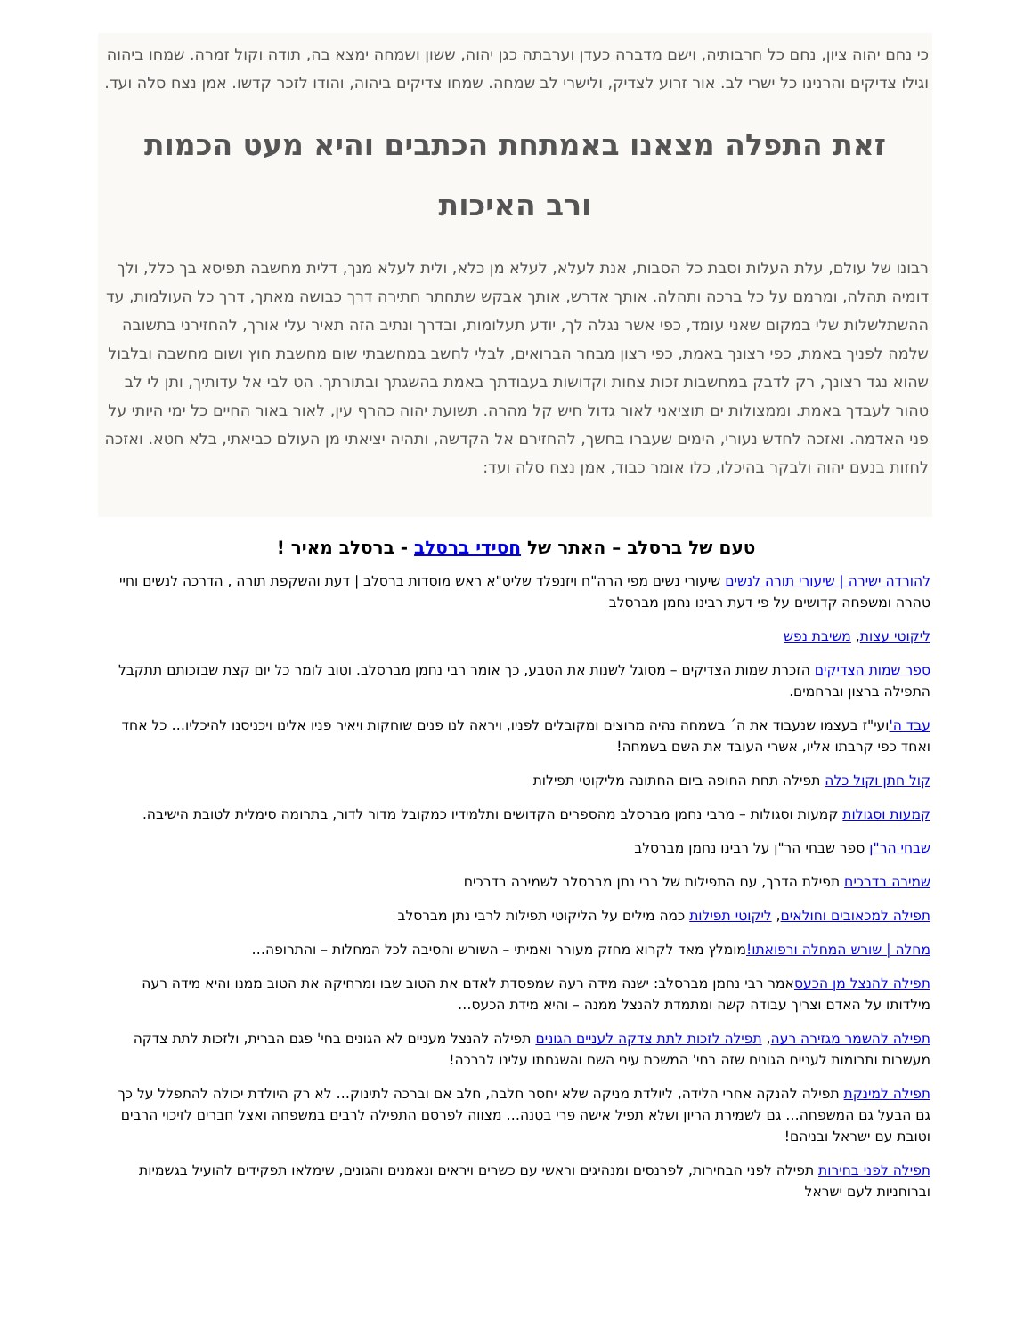כי נחם יהוה ציון, נחם כל חרבותיה, וישם מדברה כעדן וערבתה כגן יהוה, ששון ושמחה ימצא בה, תודה וקול זמרה. שמחו ביהוה וגילו צדיקים והרנינו כל ישרי לב. אור זרוע לצדיק, ולישרי לב שמחה. שמחו צדיקים ביהוה, והודו לזכר קדשו. אמן נצח סלה ועד.
זאת התפלה מצאנו באמתחת הכתבים והיא מעט הכמות ורב האיכות
רבונו של עולם, עלת העלות וסבת כל הסבות, אנת לעלא, לעלא מן כלא, ולית לעלא מנך, דלית מחשבה תפיסא בך כלל, ולך דומיה תהלה, ומרמם על כל ברכה ותהלה. אותך אדרש, אותך אבקש שתחתר חתירה דרך כבושה מאתך, דרך כל העולמות, עד ההשתלשלות שלי במקום שאני עומד, כפי אשר נגלה לך, יודע תעלומות, ובדרך ונתיב הזה תאיר עלי אורך, להחזירני בתשובה שלמה לפניך באמת, כפי רצונך באמת, כפי רצון מבחר הברואים, לבלי לחשב במחשבתי שום מחשבת חוץ ושום מחשבה ובלבול שהוא נגד רצונך, רק לדבק במחשבות זכות צחות וקדושות בעבודתך באמת בהשגתך ובתורתך. הט לבי אל עדותיך, ותן לי לב טהור לעבדך באמת. וממצולות ים תוציאני לאור גדול חיש קל מהרה. תשועת יהוה כהרף עין, לאור באור החיים כל ימי היותי על פני האדמה. ואזכה לחדש נעורי, הימים שעברו בחשך, להחזירם אל הקדשה, ותהיה יציאתי מן העולם כביאתי, בלא חטא. ואזכה לחזות בנעם יהוה ולבקר בהיכלו, כלו אומר כבוד, אמן נצח סלה ועד:
טעם של ברסלב – האתר של חסידי ברסלב - ברסלב מאיר !
להורדה ישירה | שיעורי תורה לנשים שיעורי נשים מפי הרה"ח ויזנפלד שליט"א ראש מוסדות ברסלב | דעת והשקפת תורה , הדרכה לנשים וחיי טהרה ומשפחה קדושים על פי דעת רבינו נחמן מברסלב
ליקוטי עצות, משיבת נפש
ספר שמות הצדיקים הזכרת שמות הצדיקים – מסוגל לשנות את הטבע, כך אומר רבי נחמן מברסלב. וטוב לומר כל יום קצת שבזכותם תתקבל התפילה ברצון וברחמים.
עבד ה'ועי"ז בעצמו שנעבוד את ה´ בשמחה נהיה מרוצים ומקובלים לפניו, ויראה לנו פנים שוחקות ויאיר פניו אלינו ויכניסנו להיכליו… כל אחד ואחד כפי קרבתו אליו, אשרי העובד את השם בשמחה!
קול חתן וקול כלה תפילה תחת החופה ביום החתונה מליקוטי תפילות
קמעות וסגולות קמעות וסגולות – מרבי נחמן מברסלב מהספרים הקדושים ותלמידיו כמקובל מדור לדור, בתרומה סימלית לטובת הישיבה.
שבחי הר"ן ספר שבחי הר"ן על רבינו נחמן מברסלב
שמירה בדרכים תפילת הדרך, עם התפילות של רבי נתן מברסלב לשמירה בדרכים
תפילה למכאובים וחולאים, ליקוטי תפילות כמה מילים על הליקוטי תפילות לרבי נתן מברסלב
מחלה | שורש המחלה ורפואתו!מומלץ מאד לקרוא מחזק מעורר ואמיתי – השורש והסיבה לכל המחלות – והתרופה…
תפילה להנצל מן הכעסאמר רבי נחמן מברסלב: ישנה מידה רעה שמפסדת לאדם את הטוב שבו ומרחיקה את הטוב ממנו והיא מידה רעה מילדותו על האדם וצריך עבודה קשה ומתמדת להנצל ממנה – והיא מידת הכעס…
תפילה להשמר מגזירה רעה, תפילה לזכות לתת צדקה לעניים הגונים תפילה להנצל מעניים לא הגונים בחי' פגם הברית, ולזכות לתת צדקה מעשרות ותרומות לעניים הגונים שזה בחי' המשכת עיני השם והשגחתו עלינו לברכה!
תפילה למינקת תפילה להנקה אחרי הלידה, ליולדת מניקה שלא יחסר חלבה, חלב אם וברכה לתינוק… לא רק היולדת יכולה להתפלל על כך גם הבעל גם המשפחה… גם לשמירת הריון ושלא תפיל אישה פרי בטנה… מצווה לפרסם התפילה לרבים במשפחה ואצל חברים לזיכוי הרבים וטובת עם ישראל ובניהם!
תפילה לפני בחירות תפילה לפני הבחירות, לפרנסים ומנהיגים וראשי עם כשרים ויראים ונאמנים והגונים, שימלאו תפקידים להועיל בגשמיות וברוחניות לעם ישראל